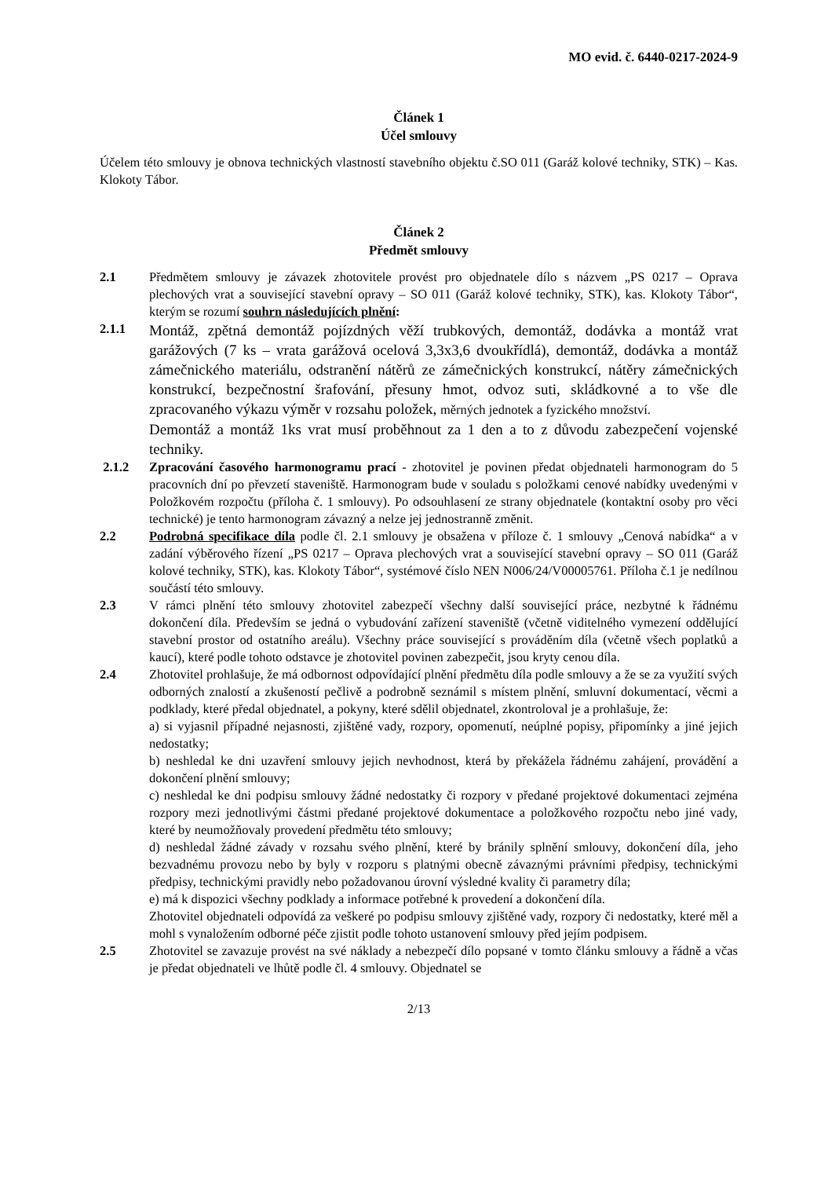MO evid. č. 6440-0217-2024-9
Článek 1
Účel smlouvy
Účelem této smlouvy je obnova technických vlastností stavebního objektu č.SO 011 (Garáž kolové techniky, STK) – Kas. Klokoty Tábor.
Článek 2
Předmět smlouvy
2.1 Předmětem smlouvy je závazek zhotovitele provést pro objednatele dílo s názvem „PS 0217 – Oprava plechových vrat a související stavební opravy – SO 011 (Garáž kolové techniky, STK), kas. Klokoty Tábor“, kterým se rozumí souhrn následujících plnění:
2.1.1
Montáž, zpětná demontáž pojízdných věží trubkových, demontáž, dodávka a montáž vrat garážových (7 ks – vrata garážová ocelová 3,3x3,6 dvoukřídlá), demontáž, dodávka a montáž zámečnického materiálu, odstranění nátěrů ze zámečnických konstrukcí, nátěry zámečnických konstrukcí, bezpečnostní šrafování, přesuny hmot, odvoz suti, skládkovné a to vše dle zpracovaného výkazu výměr v rozsahu položek, měrných jednotek a fyzického množství.
Demontáž a montáž 1ks vrat musí proběhnout za 1 den a to z důvodu zabezpečení vojenské techniky.
2.1.2 Zpracování časového harmonogramu prací - zhotovitel je povinen předat objednateli harmonogram do 5 pracovních dní po převzetí staveniště. Harmonogram bude v souladu s položkami cenové nabídky uvedenými v Položkovém rozpočtu (příloha č. 1 smlouvy). Po odsouhlasení ze strany objednatele (kontaktní osoby pro věci technické) je tento harmonogram závazný a nelze jej jednostranně změnit.
2.2 Podrobná specifikace díla podle čl. 2.1 smlouvy je obsažena v příloze č. 1 smlouvy „Cenová nabídka“ a v zadání výběrového řízení „PS 0217 – Oprava plechových vrat a související stavební opravy – SO 011 (Garáž kolové techniky, STK), kas. Klokoty Tábor“, systémové číslo NEN N006/24/V00005761. Příloha č.1 je nedílnou součástí této smlouvy.
2.3 V rámci plnění této smlouvy zhotovitel zabezpečí všechny další související práce, nezbytné k řádnému dokončení díla. Především se jedná o vybudování zařízení staveniště (včetně viditelného vymezení oddělující stavební prostor od ostatního areálu). Všechny práce související s prováděním díla (včetně všech poplatků a kaucí), které podle tohoto odstavce je zhotovitel povinen zabezpečit, jsou kryty cenou díla.
2.4 Zhotovitel prohlašuje, že má odbornost odpovídající plnění předmětu díla podle smlouvy a že se za využití svých odborných znalostí a zkušeností pečlivě a podrobně seznámil s místem plnění, smluvní dokumentací, věcmi a podklady, které předal objednatel, a pokyny, které sdělil objednatel, zkontroloval je a prohlašuje, že:
a) si vyjasnil případné nejasnosti, zjištěné vady, rozpory, opomenutí, neúplné popisy, připomínky a jiné jejich nedostatky;
b) neshledal ke dni uzavření smlouvy jejich nevhodnost, která by překážela řádnému zahájení, provádění a dokončení plnění smlouvy;
c) neshledal ke dni podpisu smlouvy žádné nedostatky či rozpory v předané projektové dokumentaci zejména rozpory mezi jednotlivými částmi předané projektové dokumentace a položkového rozpočtu nebo jiné vady, které by neumožňovaly provedení předmětu této smlouvy;
d) neshledal žádné závady v rozsahu svého plnění, které by bránily splnění smlouvy, dokončení díla, jeho bezvadnému provozu nebo by byly v rozporu s platnými obecně závaznými právními předpisy, technickými předpisy, technickými pravidly nebo požadovanou úrovní výsledné kvality či parametry díla;
e) má k dispozici všechny podklady a informace potřebné k provedení a dokončení díla.
Zhotovitel objednateli odpovídá za veškeré po podpisu smlouvy zjištěné vady, rozpory či nedostatky, které měl a mohl s vynaložením odborné péče zjistit podle tohoto ustanovení smlouvy před jejím podpisem.
2.5 Zhotovitel se zavazuje provést na své náklady a nebezpečí dílo popsané v tomto článku smlouvy a řádně a včas je předat objednateli ve lhůtě podle čl. 4 smlouvy. Objednatel se
2/13